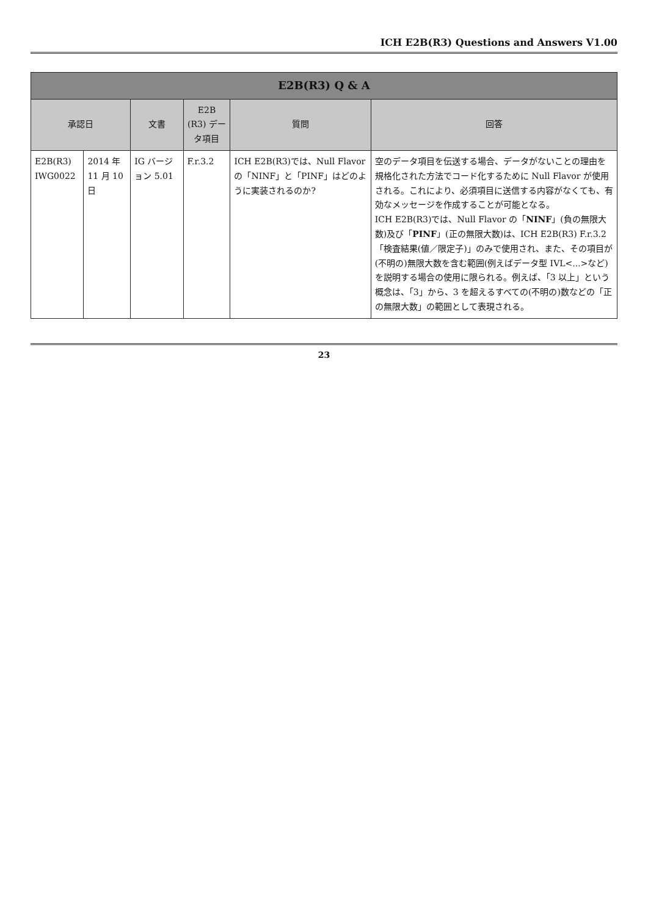ICH E2B(R3) Questions and Answers V1.00
| E2B(R3) Q & A | | | | | |
| --- | --- | --- | --- | --- | --- |
| 承認日 | | 文書 | E2B (R3) データ項目 | 質問 | 回答 |
| E2B(R3) IWG0022 | 2014 年 11 月 10 日 | IG バージョン 5.01 | F.r.3.2 | ICH E2B(R3)では、Null Flavor の「NINF」と「PINF」はどのように実装されるのか? | 空のデータ項目を伝送する場合、データがないことの理由を規格化された方法でコード化するために Null Flavor が使用される。これにより、必須項目に送信する内容がなくても、有効なメッセージを作成することが可能となる。 ICH E2B(R3)では、Null Flavor の「 NINF 」(負の無限大数)及び「 PINF 」(正の無限大数)は、ICH E2B(R3) F.r.3.2「検査結果(値／限定子)」のみで使用され、また、その項目が(不明の)無限大数を含む範囲(例えばデータ型 IVL<...>など)を説明する場合の使用に限られる。例えば、「3 以上」という概念は、「3」から、3 を超えるすべての(不明の)数などの「正の無限大数」の範囲として表現される。 |
23